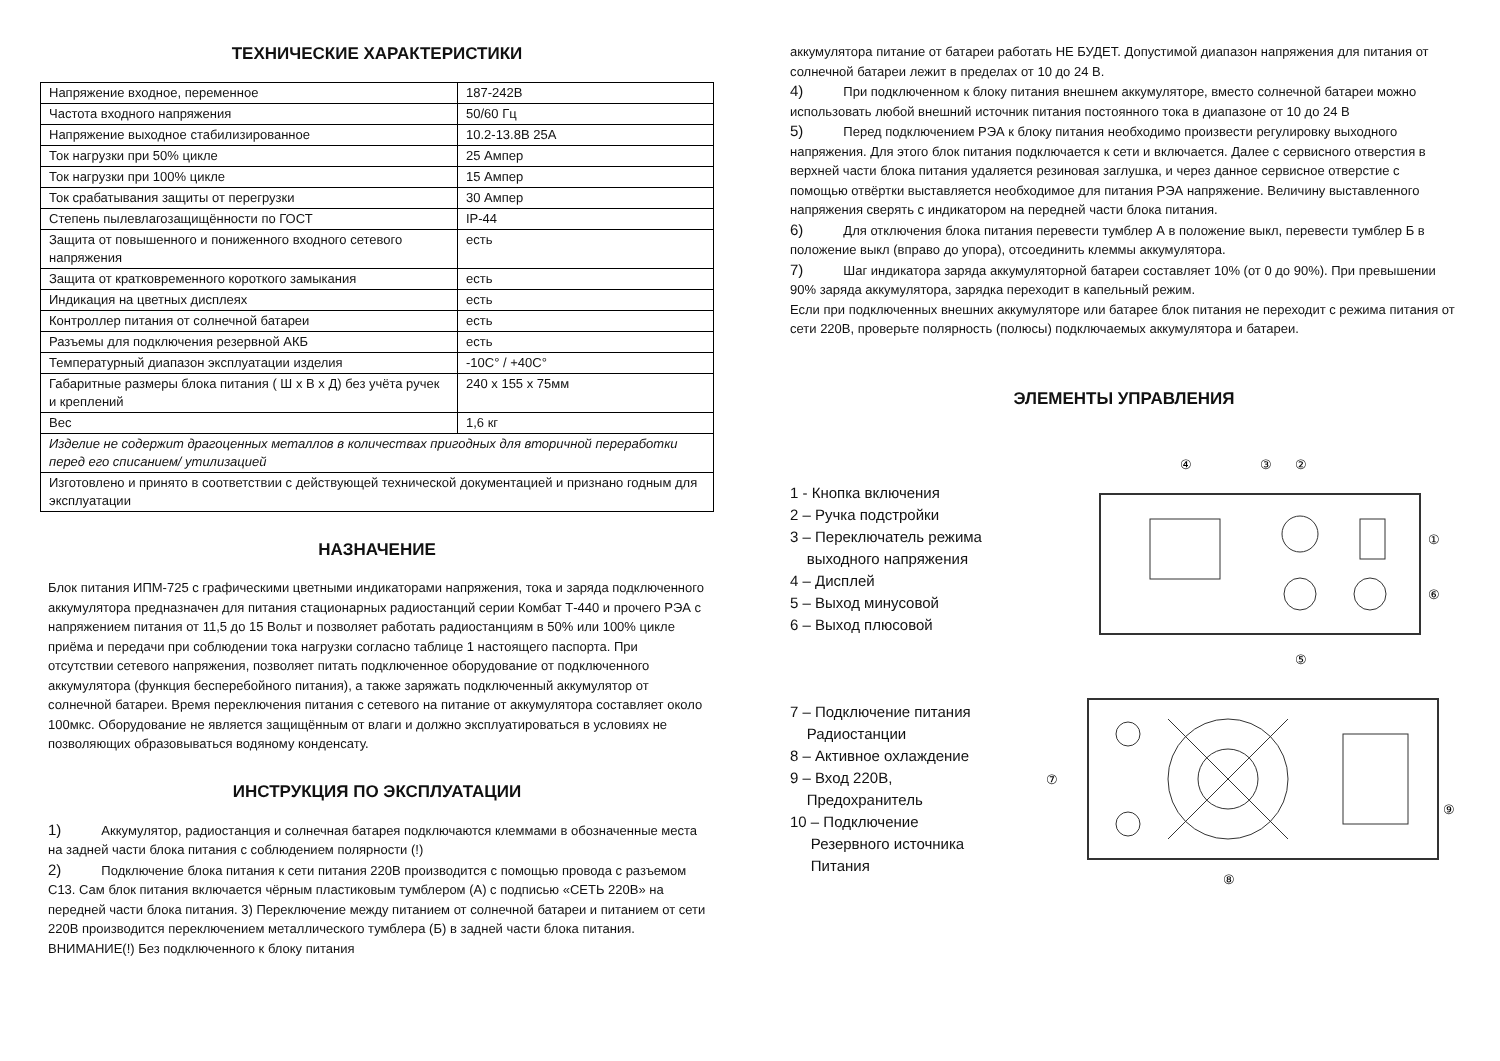ТЕХНИЧЕСКИЕ ХАРАКТЕРИСТИКИ
| Напряжение входное, переменное | 187-242В |
| Частота входного напряжения | 50/60 Гц |
| Напряжение выходное стабилизированное | 10.2-13.8В 25А |
| Ток нагрузки при 50% цикле | 25 Ампер |
| Ток нагрузки при 100% цикле | 15 Ампер |
| Ток срабатывания защиты от перегрузки | 30 Ампер |
| Степень пылевлагозащищённости по ГОСТ | IP-44 |
| Защита от повышенного и пониженного входного сетевого напряжения | есть |
| Защита от кратковременного короткого замыкания | есть |
| Индикация на цветных дисплеях | есть |
| Контроллер питания от солнечной батареи | есть |
| Разъемы для подключения резервной АКБ | есть |
| Температурный диапазон эксплуатации изделия | -10С° / +40С° |
| Габаритные размеры блока питания ( Ш х В х Д) без учёта ручек и креплений | 240 х 155 х 75мм |
| Вес | 1,6 кг |
| Изделие не содержит драгоценных металлов в количествах пригодных для вторичной переработки перед его списанием/ утилизацией | |
| Изготовлено и принято в соответствии с действующей технической документацией и признано годным для эксплуатации | |
НАЗНАЧЕНИЕ
Блок питания ИПМ-725 с графическими цветными индикаторами напряжения, тока и заряда подключенного аккумулятора предназначен для питания стационарных радиостанций серии Комбат Т-440 и прочего РЭА с напряжением питания от 11,5 до 15 Вольт и позволяет работать радиостанциям в 50% или 100% цикле приёма и передачи при соблюдении тока нагрузки согласно таблице 1 настоящего паспорта. При отсутствии сетевого напряжения, позволяет питать подключенное оборудование от подключенного аккумулятора (функция бесперебойного питания), а также заряжать подключенный аккумулятор от солнечной батареи. Время переключения питания с сетевого на питание от аккумулятора составляет около 100мкс. Оборудование не является защищённым от влаги и должно эксплуатироваться в условиях не позволяющих образовываться водяному конденсату.
ИНСТРУКЦИЯ ПО ЭКСПЛУАТАЦИИ
1) Аккумулятор, радиостанция и солнечная батарея подключаются клеммами в обозначенные места на задней части блока питания с соблюдением полярности (!)
2) Подключение блока питания к сети питания 220В производится с помощью провода с разъемом С13. Сам блок питания включается чёрным пластиковым тумблером (А) с подписью «СЕТЬ 220В» на передней части блока питания. 3) Переключение между питанием от солнечной батареи и питанием от сети 220В производится переключением металлического тумблера (Б) в задней части блока питания. ВНИМАНИЕ(!) Без подключенного к блоку питания
аккумулятора питание от батареи работать НЕ БУДЕТ. Допустимой диапазон напряжения для питания от солнечной батареи лежит в пределах от 10 до 24 В.
4) При подключенном к блоку питания внешнем аккумуляторе, вместо солнечной батареи можно использовать любой внешний источник питания постоянного тока в диапазоне от 10 до 24 В
5) Перед подключением РЭА к блоку питания необходимо произвести регулировку выходного напряжения. Для этого блок питания подключается к сети и включается. Далее с сервисного отверстия в верхней части блока питания удаляется резиновая заглушка, и через данное сервисное отверстие с помощью отвёртки выставляется необходимое для питания РЭА напряжение. Величину выставленного напряжения сверять с индикатором на передней части блока питания.
6) Для отключения блока питания перевести тумблер А в положение выкл, перевести тумблер Б в положение выкл (вправо до упора), отсоединить клеммы аккумулятора.
7) Шаг индикатора заряда аккумуляторной батареи составляет 10% (от 0 до 90%). При превышении 90% заряда аккумулятора, зарядка переходит в капельный режим.
Если при подключенных внешних аккумуляторе или батарее блок питания не переходит с режима питания от сети 220В, проверьте полярность (полюсы) подключаемых аккумулятора и батареи.
ЭЛЕМЕНТЫ УПРАВЛЕНИЯ
1 - Кнопка включения
2 – Ручка подстройки
3 – Переключатель режима
выходного напряжения
4 – Дисплей
5 – Выход минусовой
6 – Выход плюсовой
④
③
②
①
⑥
⑤
7 – Подключение питания
Радиостанции
8 – Активное охлаждение
9 – Вход 220В,
Предохранитель
10 – Подключение
Резервного источника
Питания
⑦
⑧
⑨